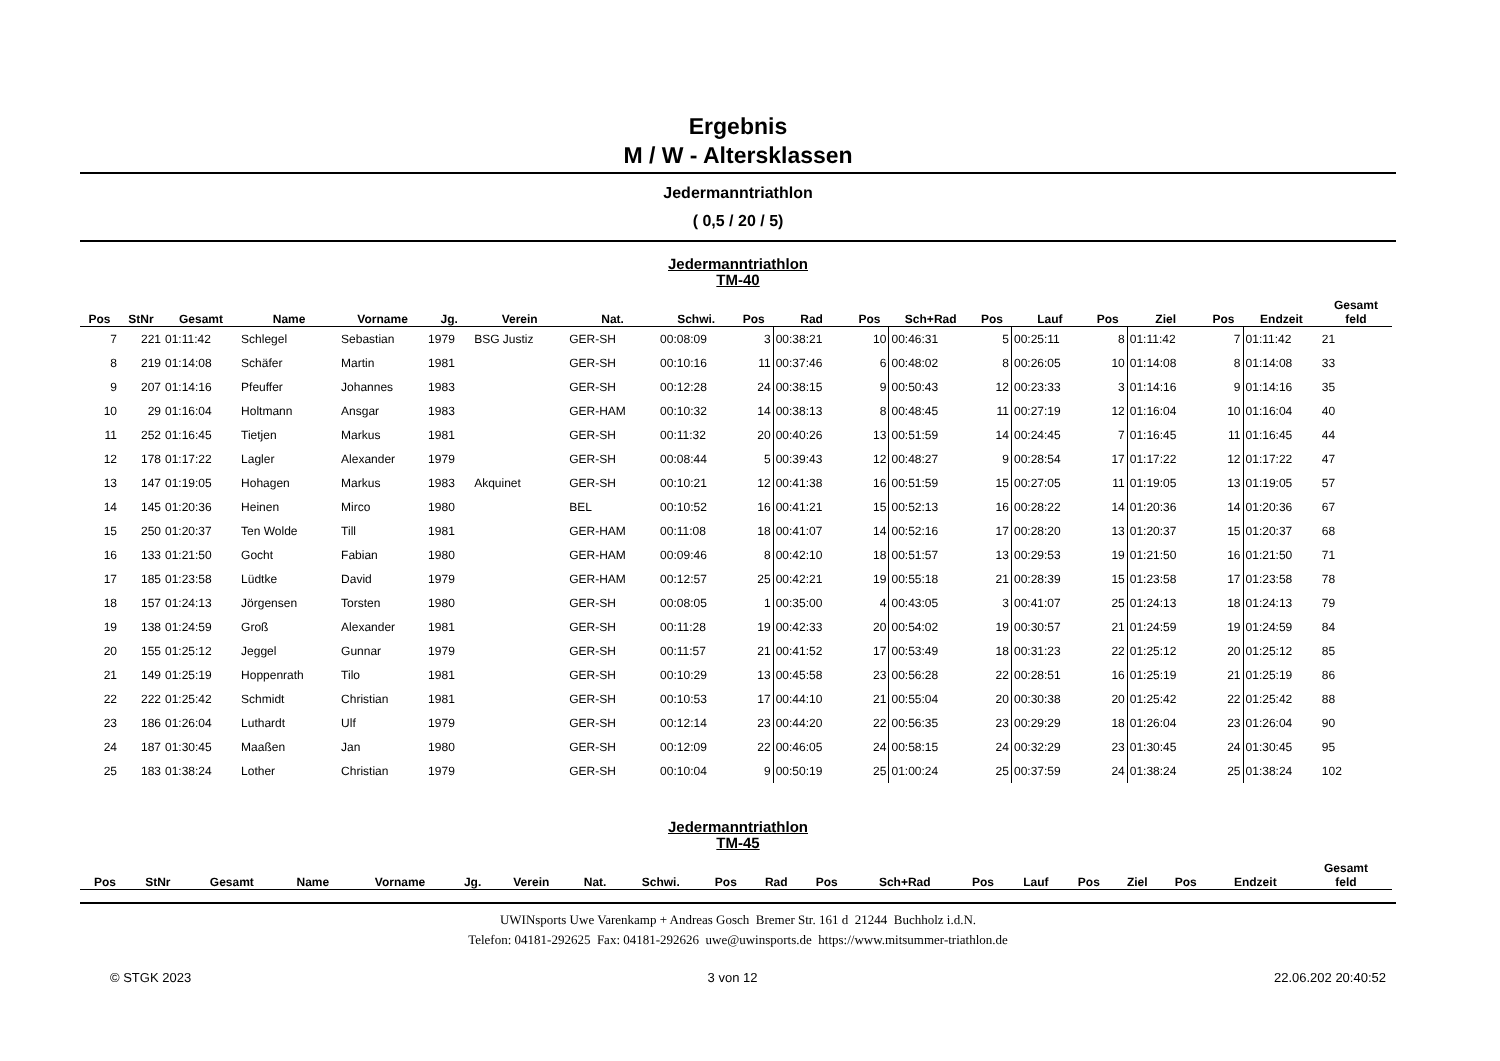Ergebnis
M / W - Altersklassen
Jedermanntriathlon
( 0,5 / 20 / 5)
Jedermanntriathlon
TM-40
| Pos | StNr | Gesamt | Name | Vorname | Jg. | Verein | Nat. | Schwi. | Pos | Rad | Pos | Sch+Rad | Pos | Lauf | Pos | Ziel | Pos | Endzeit | Gesamt feld |
| --- | --- | --- | --- | --- | --- | --- | --- | --- | --- | --- | --- | --- | --- | --- | --- | --- | --- | --- | --- |
| 7 | 221 | 01:11:42 | Schlegel | Sebastian | 1979 | BSG Justiz | GER-SH | 00:08:09 | 3 | 00:38:21 | 10 | 00:46:31 | 5 | 00:25:11 | 8 | 01:11:42 | 7 | 01:11:42 | 21 |
| 8 | 219 | 01:14:08 | Schäfer | Martin | 1981 | | GER-SH | 00:10:16 | 11 | 00:37:46 | 6 | 00:48:02 | 8 | 00:26:05 | 10 | 01:14:08 | 8 | 01:14:08 | 33 |
| 9 | 207 | 01:14:16 | Pfeuffer | Johannes | 1983 | | GER-SH | 00:12:28 | 24 | 00:38:15 | 9 | 00:50:43 | 12 | 00:23:33 | 3 | 01:14:16 | 9 | 01:14:16 | 35 |
| 10 | 29 | 01:16:04 | Holtmann | Ansgar | 1983 | | GER-HAM | 00:10:32 | 14 | 00:38:13 | 8 | 00:48:45 | 11 | 00:27:19 | 12 | 01:16:04 | 10 | 01:16:04 | 40 |
| 11 | 252 | 01:16:45 | Tietjen | Markus | 1981 | | GER-SH | 00:11:32 | 20 | 00:40:26 | 13 | 00:51:59 | 14 | 00:24:45 | 7 | 01:16:45 | 11 | 01:16:45 | 44 |
| 12 | 178 | 01:17:22 | Lagler | Alexander | 1979 | | GER-SH | 00:08:44 | 5 | 00:39:43 | 12 | 00:48:27 | 9 | 00:28:54 | 17 | 01:17:22 | 12 | 01:17:22 | 47 |
| 13 | 147 | 01:19:05 | Hohagen | Markus | 1983 | Akquinet | GER-SH | 00:10:21 | 12 | 00:41:38 | 16 | 00:51:59 | 15 | 00:27:05 | 11 | 01:19:05 | 13 | 01:19:05 | 57 |
| 14 | 145 | 01:20:36 | Heinen | Mirco | 1980 | | BEL | 00:10:52 | 16 | 00:41:21 | 15 | 00:52:13 | 16 | 00:28:22 | 14 | 01:20:36 | 14 | 01:20:36 | 67 |
| 15 | 250 | 01:20:37 | Ten Wolde | Till | 1981 | | GER-HAM | 00:11:08 | 18 | 00:41:07 | 14 | 00:52:16 | 17 | 00:28:20 | 13 | 01:20:37 | 15 | 01:20:37 | 68 |
| 16 | 133 | 01:21:50 | Gocht | Fabian | 1980 | | GER-HAM | 00:09:46 | 8 | 00:42:10 | 18 | 00:51:57 | 13 | 00:29:53 | 19 | 01:21:50 | 16 | 01:21:50 | 71 |
| 17 | 185 | 01:23:58 | Lüdtke | David | 1979 | | GER-HAM | 00:12:57 | 25 | 00:42:21 | 19 | 00:55:18 | 21 | 00:28:39 | 15 | 01:23:58 | 17 | 01:23:58 | 78 |
| 18 | 157 | 01:24:13 | Jörgensen | Torsten | 1980 | | GER-SH | 00:08:05 | 1 | 00:35:00 | 4 | 00:43:05 | 3 | 00:41:07 | 25 | 01:24:13 | 18 | 01:24:13 | 79 |
| 19 | 138 | 01:24:59 | Groß | Alexander | 1981 | | GER-SH | 00:11:28 | 19 | 00:42:33 | 20 | 00:54:02 | 19 | 00:30:57 | 21 | 01:24:59 | 19 | 01:24:59 | 84 |
| 20 | 155 | 01:25:12 | Jeggel | Gunnar | 1979 | | GER-SH | 00:11:57 | 21 | 00:41:52 | 17 | 00:53:49 | 18 | 00:31:23 | 22 | 01:25:12 | 20 | 01:25:12 | 85 |
| 21 | 149 | 01:25:19 | Hoppenrath | Tilo | 1981 | | GER-SH | 00:10:29 | 13 | 00:45:58 | 23 | 00:56:28 | 22 | 00:28:51 | 16 | 01:25:19 | 21 | 01:25:19 | 86 |
| 22 | 222 | 01:25:42 | Schmidt | Christian | 1981 | | GER-SH | 00:10:53 | 17 | 00:44:10 | 21 | 00:55:04 | 20 | 00:30:38 | 20 | 01:25:42 | 22 | 01:25:42 | 88 |
| 23 | 186 | 01:26:04 | Luthardt | Ulf | 1979 | | GER-SH | 00:12:14 | 23 | 00:44:20 | 22 | 00:56:35 | 23 | 00:29:29 | 18 | 01:26:04 | 23 | 01:26:04 | 90 |
| 24 | 187 | 01:30:45 | Maaßen | Jan | 1980 | | GER-SH | 00:12:09 | 22 | 00:46:05 | 24 | 00:58:15 | 24 | 00:32:29 | 23 | 01:30:45 | 24 | 01:30:45 | 95 |
| 25 | 183 | 01:38:24 | Lother | Christian | 1979 | | GER-SH | 00:10:04 | 9 | 00:50:19 | 25 | 01:00:24 | 25 | 00:37:59 | 24 | 01:38:24 | 25 | 01:38:24 | 102 |
Jedermanntriathlon
TM-45
| Pos | StNr | Gesamt | Name | Vorname | Jg. | Verein | Nat. | Schwi. | Pos | Rad | Pos | Sch+Rad | Pos | Lauf | Pos | Ziel | Pos | Endzeit | Gesamt feld |
| --- | --- | --- | --- | --- | --- | --- | --- | --- | --- | --- | --- | --- | --- | --- | --- | --- | --- | --- | --- |
UWINsports Uwe Varenkamp + Andreas Gosch Bremer Str. 161 d 21244 Buchholz i.d.N.
Telefon: 04181-292625 Fax: 04181-292626 uwe@uwinsports.de https://www.mitsummer-triathlon.de
© STGK 2023 3 von 12 22.06.202 20:40:52